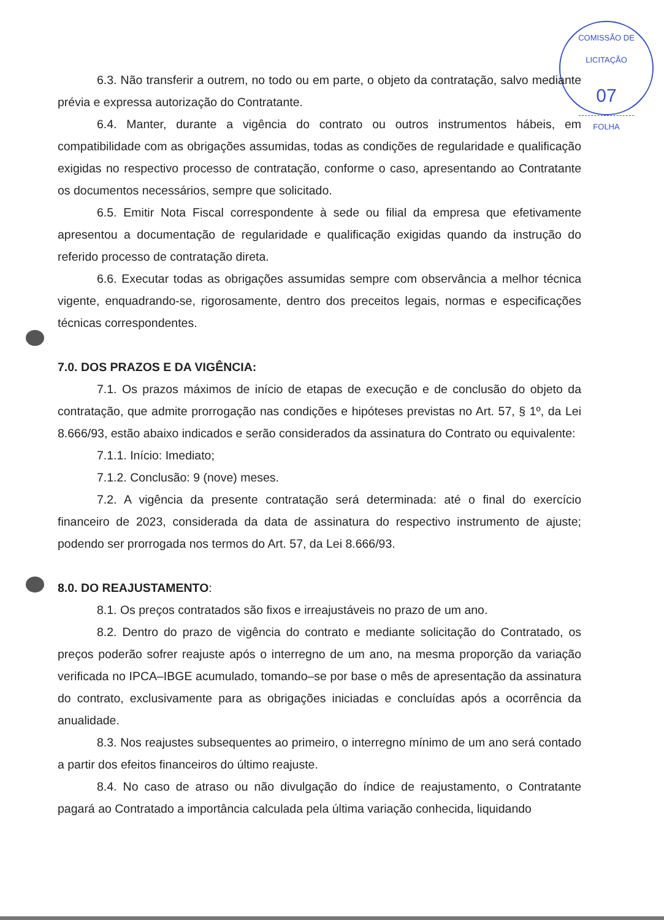COMISSÃO DE LICITAÇÃO
07
FOLHA
6.3. Não transferir a outrem, no todo ou em parte, o objeto da contratação, salvo mediante prévia e expressa autorização do Contratante.
6.4. Manter, durante a vigência do contrato ou outros instrumentos hábeis, em compatibilidade com as obrigações assumidas, todas as condições de regularidade e qualificação exigidas no respectivo processo de contratação, conforme o caso, apresentando ao Contratante os documentos necessários, sempre que solicitado.
6.5. Emitir Nota Fiscal correspondente à sede ou filial da empresa que efetivamente apresentou a documentação de regularidade e qualificação exigidas quando da instrução do referido processo de contratação direta.
6.6. Executar todas as obrigações assumidas sempre com observância a melhor técnica vigente, enquadrando-se, rigorosamente, dentro dos preceitos legais, normas e especificações técnicas correspondentes.
7.0. DOS PRAZOS E DA VIGÊNCIA:
7.1. Os prazos máximos de início de etapas de execução e de conclusão do objeto da contratação, que admite prorrogação nas condições e hipóteses previstas no Art. 57, § 1º, da Lei 8.666/93, estão abaixo indicados e serão considerados da assinatura do Contrato ou equivalente:
7.1.1. Início: Imediato;
7.1.2. Conclusão: 9 (nove) meses.
7.2. A vigência da presente contratação será determinada: até o final do exercício financeiro de 2023, considerada da data de assinatura do respectivo instrumento de ajuste; podendo ser prorrogada nos termos do Art. 57, da Lei 8.666/93.
8.0. DO REAJUSTAMENTO:
8.1. Os preços contratados são fixos e irreajustáveis no prazo de um ano.
8.2. Dentro do prazo de vigência do contrato e mediante solicitação do Contratado, os preços poderão sofrer reajuste após o interregno de um ano, na mesma proporção da variação verificada no IPCA–IBGE acumulado, tomando–se por base o mês de apresentação da assinatura do contrato, exclusivamente para as obrigações iniciadas e concluídas após a ocorrência da anualidade.
8.3. Nos reajustes subsequentes ao primeiro, o interregno mínimo de um ano será contado a partir dos efeitos financeiros do último reajuste.
8.4. No caso de atraso ou não divulgação do índice de reajustamento, o Contratante pagará ao Contratado a importância calculada pela última variação conhecida, liquidando